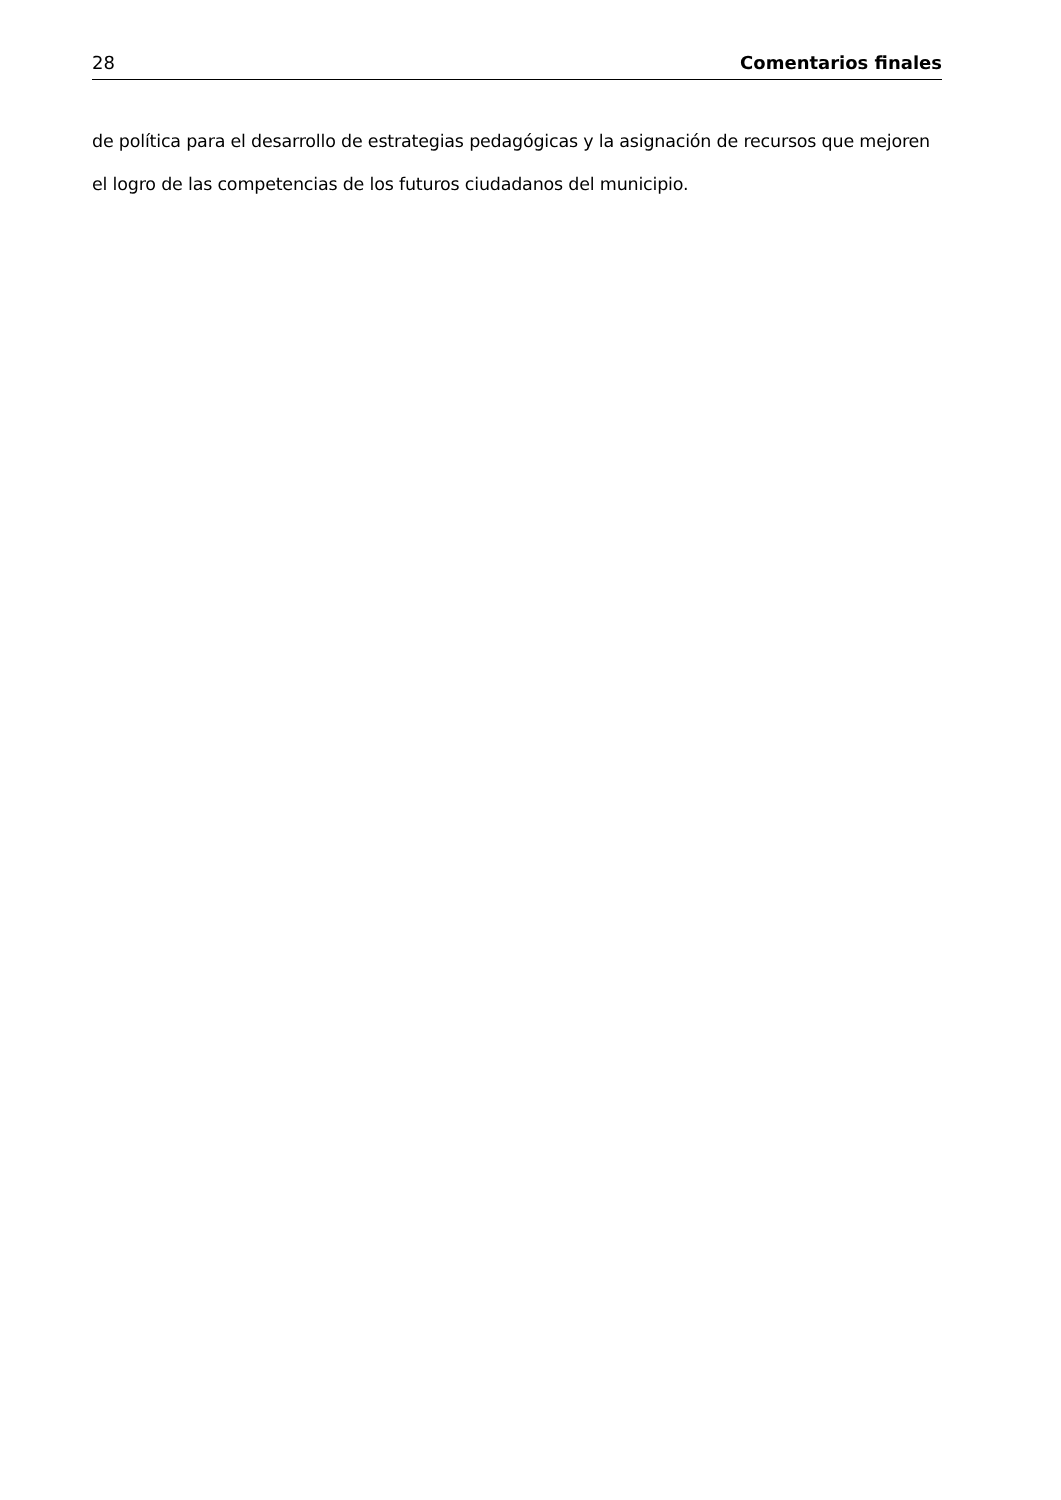28 Comentarios finales
de política para el desarrollo de estrategias pedagógicas y la asignación de recursos que mejoren el logro de las competencias de los futuros ciudadanos del municipio.